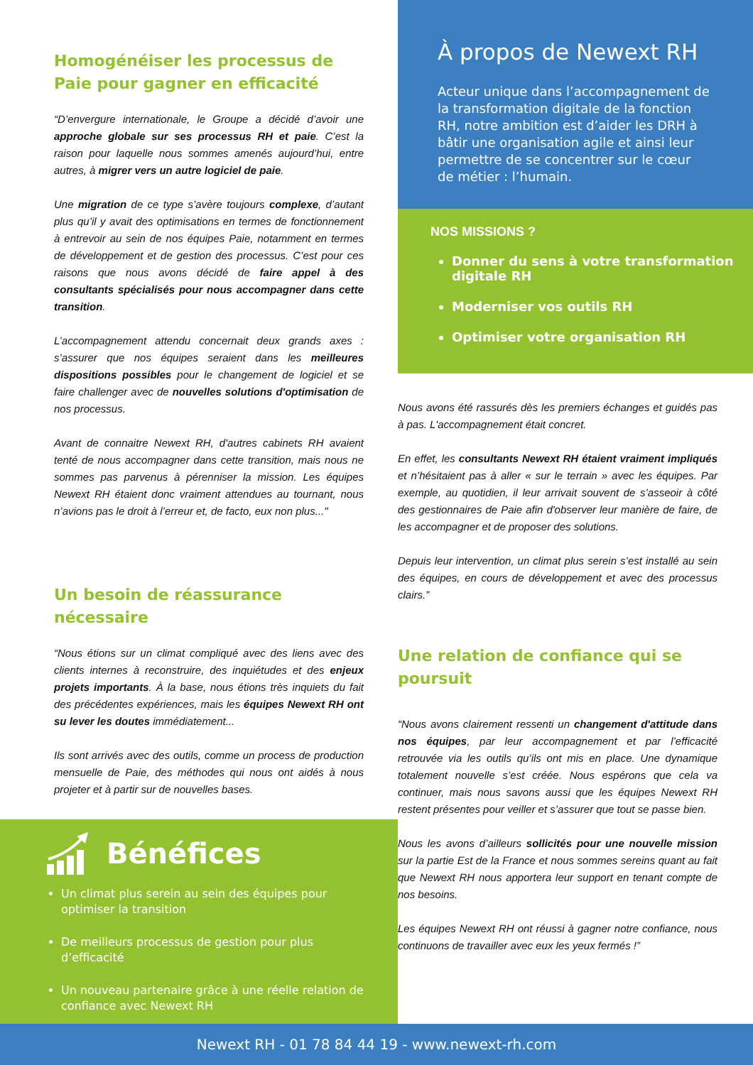Homogénéiser les processus de Paie pour gagner en efficacité
“D’envergure internationale, le Groupe a décidé d’avoir une approche globale sur ses processus RH et paie. C’est la raison pour laquelle nous sommes amenés aujourd’hui, entre autres, à migrer vers un autre logiciel de paie.
Une migration de ce type s’avère toujours complexe, d’autant plus qu’il y avait des optimisations en termes de fonctionnement à entrevoir au sein de nos équipes Paie, notamment en termes de développement et de gestion des processus. C’est pour ces raisons que nous avons décidé de faire appel à des consultants spécialisés pour nous accompagner dans cette transition.
L’accompagnement attendu concernait deux grands axes : s’assurer que nos équipes seraient dans les meilleures dispositions possibles pour le changement de logiciel et se faire challenger avec de nouvelles solutions d'optimisation de nos processus.
Avant de connaitre Newext RH, d'autres cabinets RH avaient tenté de nous accompagner dans cette transition, mais nous ne sommes pas parvenus à pérenniser la mission. Les équipes Newext RH étaient donc vraiment attendues au tournant, nous n’avions pas le droit à l’erreur et, de facto, eux non plus..."
Un besoin de réassurance nécessaire
“Nous étions sur un climat compliqué avec des liens avec des clients internes à reconstruire, des inquiétudes et des enjeux projets importants. À la base, nous étions très inquiets du fait des précédentes expériences, mais les équipes Newext RH ont su lever les doutes immédiatement...
Ils sont arrivés avec des outils, comme un process de production mensuelle de Paie, des méthodes qui nous ont aidés à nous projeter et à partir sur de nouvelles bases.
Bénéfices
Un climat plus serein au sein des équipes pour optimiser la transition
De meilleurs processus de gestion pour plus d’efficacité
Un nouveau partenaire grâce à une réelle relation de confiance avec Newext RH
À propos de Newext RH
Acteur unique dans l’accompagnement de la transformation digitale de la fonction RH, notre ambition est d’aider les DRH à bâtir une organisation agile et ainsi leur permettre de se concentrer sur le cœur de métier : l’humain.
NOS MISSIONS ?
Donner du sens à votre transformation digitale RH
Moderniser vos outils RH
Optimiser votre organisation RH
Nous avons été rassurés dès les premiers échanges et guidés pas à pas. L'accompagnement était concret.
En effet, les consultants Newext RH étaient vraiment impliqués et n’hésitaient pas à aller « sur le terrain » avec les équipes. Par exemple, au quotidien, il leur arrivait souvent de s’asseoir à côté des gestionnaires de Paie afin d'observer leur manière de faire, de les accompagner et de proposer des solutions.
Depuis leur intervention, un climat plus serein s’est installé au sein des équipes, en cours de développement et avec des processus clairs.”
Une relation de confiance qui se poursuit
“Nous avons clairement ressenti un changement d'attitude dans nos équipes, par leur accompagnement et par l’efficacité retrouvée via les outils qu’ils ont mis en place. Une dynamique totalement nouvelle s’est créée. Nous espérons que cela va continuer, mais nous savons aussi que les équipes Newext RH restent présentes pour veiller et s’assurer que tout se passe bien.
Nous les avons d’ailleurs sollicités pour une nouvelle mission sur la partie Est de la France et nous sommes sereins quant au fait que Newext RH nous apportera leur support en tenant compte de nos besoins.
Les équipes Newext RH ont réussi à gagner notre confiance, nous continuons de travailler avec eux les yeux fermés !”
Newext RH - 01 78 84 44 19 - www.newext-rh.com